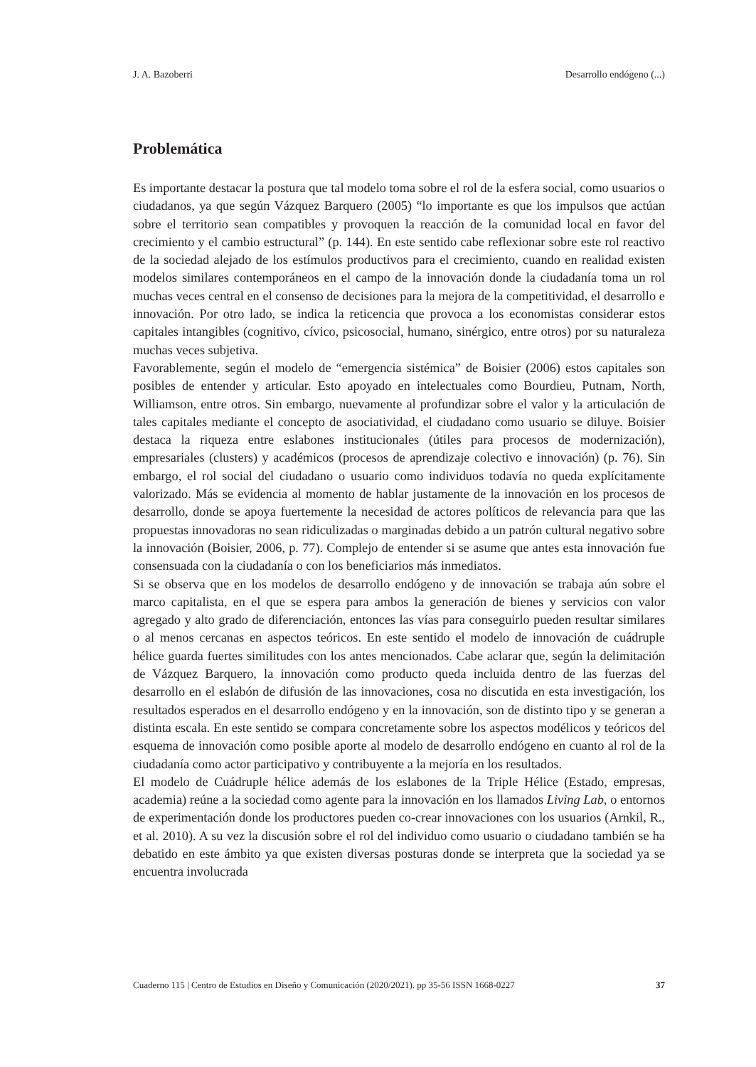J. A. Bazoberri Desarrollo endógeno (...)
Problemática
Es importante destacar la postura que tal modelo toma sobre el rol de la esfera social, como usuarios o ciudadanos, ya que según Vázquez Barquero (2005) “lo importante es que los impulsos que actúan sobre el territorio sean compatibles y provoquen la reacción de la comunidad local en favor del crecimiento y el cambio estructural” (p. 144). En este sentido cabe reflexionar sobre este rol reactivo de la sociedad alejado de los estímulos productivos para el crecimiento, cuando en realidad existen modelos similares contemporáneos en el campo de la innovación donde la ciudadanía toma un rol muchas veces central en el consenso de decisiones para la mejora de la competitividad, el desarrollo e innovación. Por otro lado, se indica la reticencia que provoca a los economistas considerar estos capitales intangibles (cognitivo, cívico, psicosocial, humano, sinérgico, entre otros) por su naturaleza muchas veces subjetiva.
Favorablemente, según el modelo de “emergencia sistémica” de Boisier (2006) estos capitales son posibles de entender y articular. Esto apoyado en intelectuales como Bourdieu, Putnam, North, Williamson, entre otros. Sin embargo, nuevamente al profundizar sobre el valor y la articulación de tales capitales mediante el concepto de asociatividad, el ciudadano como usuario se diluye. Boisier destaca la riqueza entre eslabones institucionales (útiles para procesos de modernización), empresariales (clusters) y académicos (procesos de aprendizaje colectivo e innovación) (p. 76). Sin embargo, el rol social del ciudadano o usuario como individuos todavía no queda explícitamente valorizado. Más se evidencia al momento de hablar justamente de la innovación en los procesos de desarrollo, donde se apoya fuertemente la necesidad de actores políticos de relevancia para que las propuestas innovadoras no sean ridiculizadas o marginadas debido a un patrón cultural negativo sobre la innovación (Boisier, 2006, p. 77). Complejo de entender si se asume que antes esta innovación fue consensuada con la ciudadanía o con los beneficiarios más inmediatos.
Si se observa que en los modelos de desarrollo endógeno y de innovación se trabaja aún sobre el marco capitalista, en el que se espera para ambos la generación de bienes y servicios con valor agregado y alto grado de diferenciación, entonces las vías para conseguirlo pueden resultar similares o al menos cercanas en aspectos teóricos. En este sentido el modelo de innovación de cuádruple hélice guarda fuertes similitudes con los antes mencionados. Cabe aclarar que, según la delimitación de Vázquez Barquero, la innovación como producto queda incluida dentro de las fuerzas del desarrollo en el eslabón de difusión de las innovaciones, cosa no discutida en esta investigación, los resultados esperados en el desarrollo endógeno y en la innovación, son de distinto tipo y se generan a distinta escala. En este sentido se compara concretamente sobre los aspectos modélicos y teóricos del esquema de innovación como posible aporte al modelo de desarrollo endógeno en cuanto al rol de la ciudadanía como actor participativo y contribuyente a la mejoría en los resultados.
El modelo de Cuádruple hélice además de los eslabones de la Triple Hélice (Estado, empresas, academia) reúne a la sociedad como agente para la innovación en los llamados Living Lab, o entornos de experimentación donde los productores pueden co-crear innovaciones con los usuarios (Arnkil, R., et al. 2010). A su vez la discusión sobre el rol del individuo como usuario o ciudadano también se ha debatido en este ámbito ya que existen diversas posturas donde se interpreta que la sociedad ya se encuentra involucrada
Cuaderno 115 | Centro de Estudios en Diseño y Comunicación (2020/2021). pp 35-56 ISSN 1668-0227 37